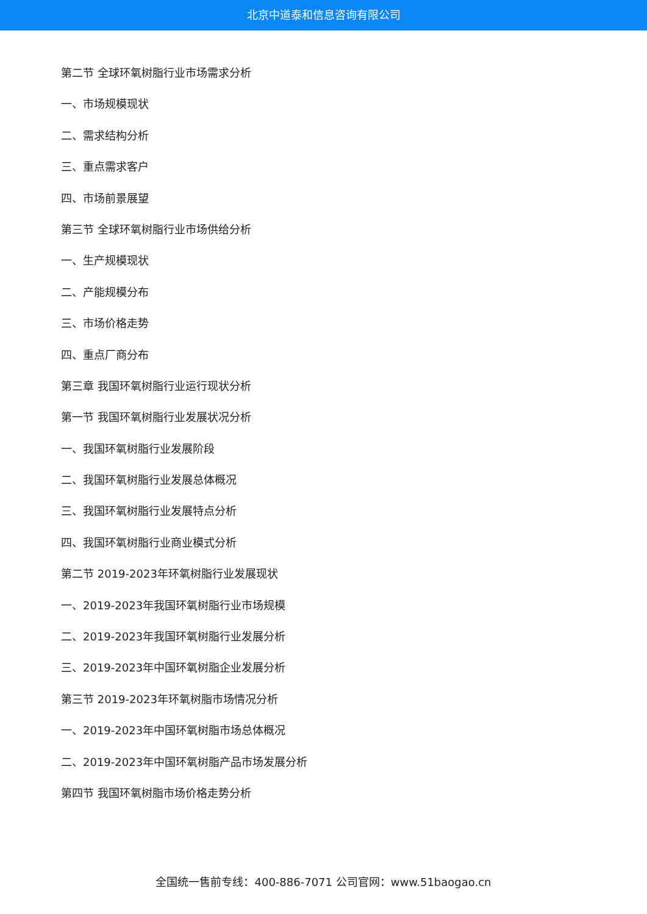北京中道泰和信息咨询有限公司
第二节 全球环氧树脂行业市场需求分析
一、市场规模现状
二、需求结构分析
三、重点需求客户
四、市场前景展望
第三节 全球环氧树脂行业市场供给分析
一、生产规模现状
二、产能规模分布
三、市场价格走势
四、重点厂商分布
第三章 我国环氧树脂行业运行现状分析
第一节 我国环氧树脂行业发展状况分析
一、我国环氧树脂行业发展阶段
二、我国环氧树脂行业发展总体概况
三、我国环氧树脂行业发展特点分析
四、我国环氧树脂行业商业模式分析
第二节 2019-2023年环氧树脂行业发展现状
一、2019-2023年我国环氧树脂行业市场规模
二、2019-2023年我国环氧树脂行业发展分析
三、2019-2023年中国环氧树脂企业发展分析
第三节 2019-2023年环氧树脂市场情况分析
一、2019-2023年中国环氧树脂市场总体概况
二、2019-2023年中国环氧树脂产品市场发展分析
第四节 我国环氧树脂市场价格走势分析
全国统一售前专线：400-886-7071 公司官网：www.51baogao.cn